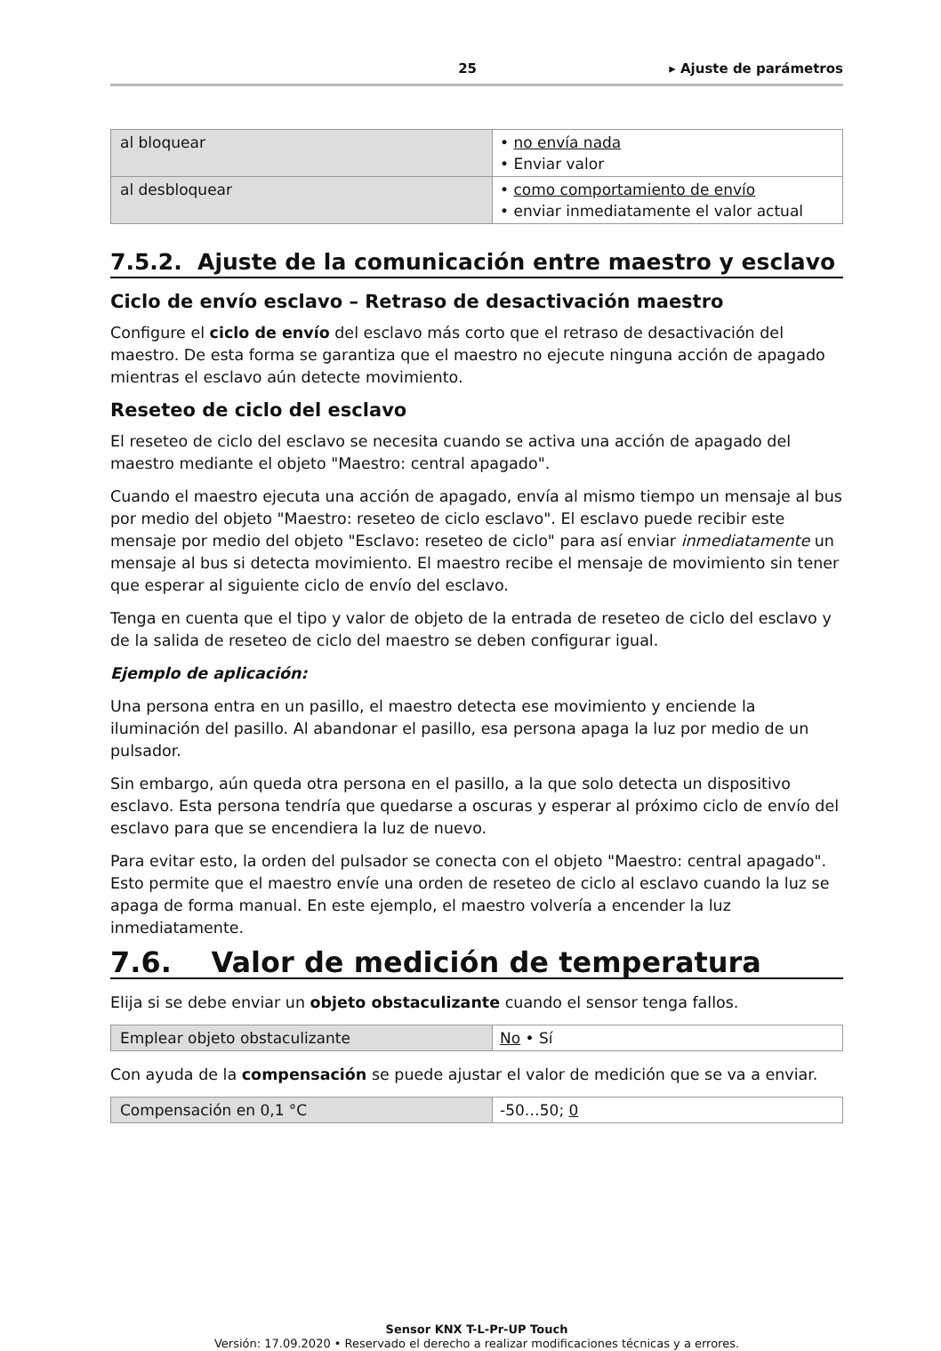25 ▸ Ajuste de parámetros
| al bloquear | • no envía nada • Enviar valor |
| al desbloquear | • como comportamiento de envío • enviar inmediatamente el valor actual |
7.5.2. Ajuste de la comunicación entre maestro y esclavo
Ciclo de envío esclavo – Retraso de desactivación maestro
Configure el ciclo de envío del esclavo más corto que el retraso de desactivación del maestro. De esta forma se garantiza que el maestro no ejecute ninguna acción de apagado mientras el esclavo aún detecte movimiento.
Reseteo de ciclo del esclavo
El reseteo de ciclo del esclavo se necesita cuando se activa una acción de apagado del maestro mediante el objeto "Maestro: central apagado".
Cuando el maestro ejecuta una acción de apagado, envía al mismo tiempo un mensaje al bus por medio del objeto "Maestro: reseteo de ciclo esclavo". El esclavo puede recibir este mensaje por medio del objeto "Esclavo: reseteo de ciclo" para así enviar inmediatamente un mensaje al bus si detecta movimiento. El maestro recibe el mensaje de movimiento sin tener que esperar al siguiente ciclo de envío del esclavo.
Tenga en cuenta que el tipo y valor de objeto de la entrada de reseteo de ciclo del esclavo y de la salida de reseteo de ciclo del maestro se deben configurar igual.
Ejemplo de aplicación:
Una persona entra en un pasillo, el maestro detecta ese movimiento y enciende la iluminación del pasillo. Al abandonar el pasillo, esa persona apaga la luz por medio de un pulsador.
Sin embargo, aún queda otra persona en el pasillo, a la que solo detecta un dispositivo esclavo. Esta persona tendría que quedarse a oscuras y esperar al próximo ciclo de envío del esclavo para que se encendiera la luz de nuevo.
Para evitar esto, la orden del pulsador se conecta con el objeto "Maestro: central apagado". Esto permite que el maestro envíe una orden de reseteo de ciclo al esclavo cuando la luz se apaga de forma manual. En este ejemplo, el maestro volvería a encender la luz inmediatamente.
7.6. Valor de medición de temperatura
Elija si se debe enviar un objeto obstaculizante cuando el sensor tenga fallos.
| Emplear objeto obstaculizante | No • Sí |
Con ayuda de la compensación se puede ajustar el valor de medición que se va a enviar.
| Compensación en 0,1 °C | -50…50; 0 |
Sensor KNX T-L-Pr-UP Touch
Versión: 17.09.2020 • Reservado el derecho a realizar modificaciones técnicas y a errores.